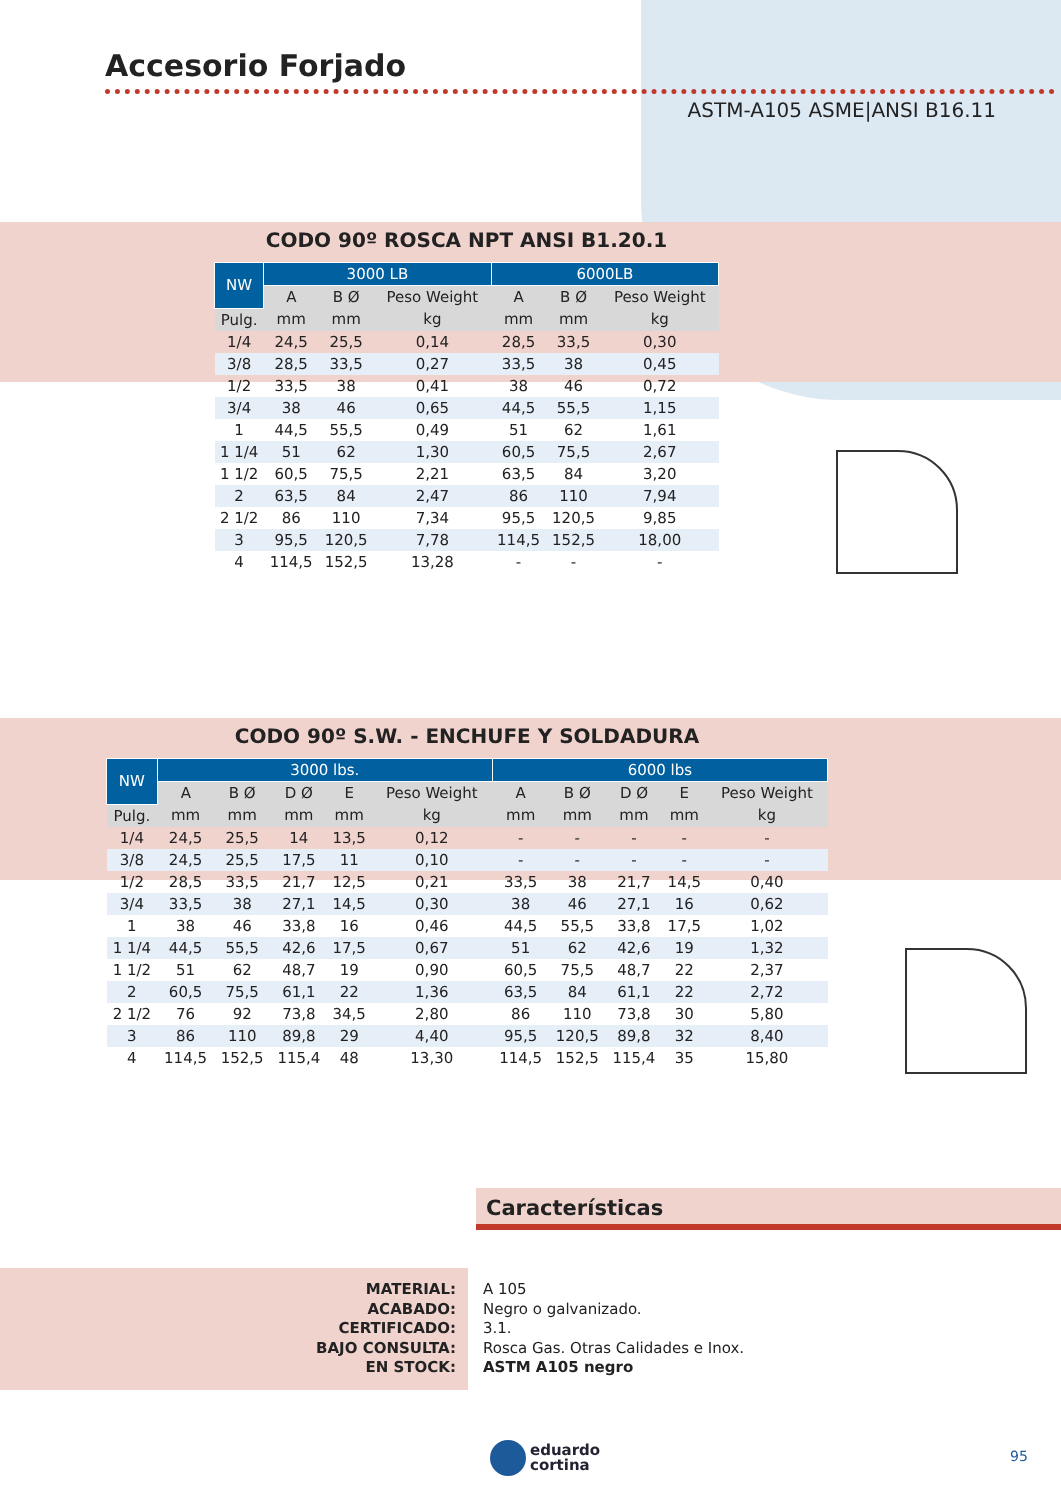Accesorio Forjado
ASTM-A105 ASME|ANSI B16.11
CODO 90º ROSCA NPT ANSI B1.20.1
| NW | 3000 LB | | | 6000LB | | |
| --- | --- | --- | --- | --- | --- | --- |
| | A | B Ø | Peso Weight | A | B Ø | Peso Weight |
| Pulg. | mm | mm | kg | mm | mm | kg |
| 1/4 | 24,5 | 25,5 | 0,14 | 28,5 | 33,5 | 0,30 |
| 3/8 | 28,5 | 33,5 | 0,27 | 33,5 | 38 | 0,45 |
| 1/2 | 33,5 | 38 | 0,41 | 38 | 46 | 0,72 |
| 3/4 | 38 | 46 | 0,65 | 44,5 | 55,5 | 1,15 |
| 1 | 44,5 | 55,5 | 0,49 | 51 | 62 | 1,61 |
| 1 1/4 | 51 | 62 | 1,30 | 60,5 | 75,5 | 2,67 |
| 1 1/2 | 60,5 | 75,5 | 2,21 | 63,5 | 84 | 3,20 |
| 2 | 63,5 | 84 | 2,47 | 86 | 110 | 7,94 |
| 2 1/2 | 86 | 110 | 7,34 | 95,5 | 120,5 | 9,85 |
| 3 | 95,5 | 120,5 | 7,78 | 114,5 | 152,5 | 18,00 |
| 4 | 114,5 | 152,5 | 13,28 | - | - | - |
CODO 90º S.W. - ENCHUFE Y SOLDADURA
| NW | 3000 lbs. | | | | | 6000 lbs | | | | |
| --- | --- | --- | --- | --- | --- | --- | --- | --- | --- | --- |
| | A | B Ø | D Ø | E | Peso Weight | A | B Ø | D Ø | E | Peso Weight |
| Pulg. | mm | mm | mm | mm | kg | mm | mm | mm | mm | kg |
| 1/4 | 24,5 | 25,5 | 14 | 13,5 | 0,12 | - | - | - | - | - |
| 3/8 | 24,5 | 25,5 | 17,5 | 11 | 0,10 | - | - | - | - | - |
| 1/2 | 28,5 | 33,5 | 21,7 | 12,5 | 0,21 | 33,5 | 38 | 21,7 | 14,5 | 0,40 |
| 3/4 | 33,5 | 38 | 27,1 | 14,5 | 0,30 | 38 | 46 | 27,1 | 16 | 0,62 |
| 1 | 38 | 46 | 33,8 | 16 | 0,46 | 44,5 | 55,5 | 33,8 | 17,5 | 1,02 |
| 1 1/4 | 44,5 | 55,5 | 42,6 | 17,5 | 0,67 | 51 | 62 | 42,6 | 19 | 1,32 |
| 1 1/2 | 51 | 62 | 48,7 | 19 | 0,90 | 60,5 | 75,5 | 48,7 | 22 | 2,37 |
| 2 | 60,5 | 75,5 | 61,1 | 22 | 1,36 | 63,5 | 84 | 61,1 | 22 | 2,72 |
| 2 1/2 | 76 | 92 | 73,8 | 34,5 | 2,80 | 86 | 110 | 73,8 | 30 | 5,80 |
| 3 | 86 | 110 | 89,8 | 29 | 4,40 | 95,5 | 120,5 | 89,8 | 32 | 8,40 |
| 4 | 114,5 | 152,5 | 115,4 | 48 | 13,30 | 114,5 | 152,5 | 115,4 | 35 | 15,80 |
Características
MATERIAL:
ACABADO:
CERTIFICADO:
BAJO CONSULTA:
EN STOCK:
A 105
Negro o galvanizado.
3.1.
Rosca Gas. Otras Calidades e Inox.
ASTM A105 negro
eduardo
cortina
95